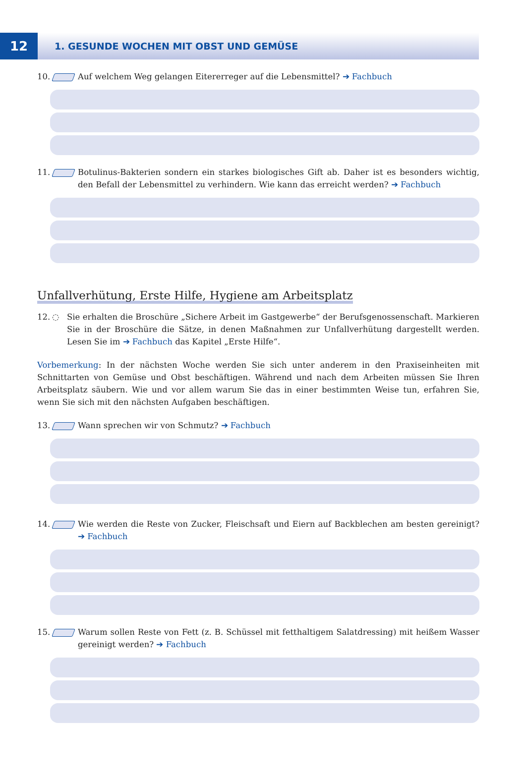12
1. GESUNDE WOCHEN MIT OBST UND GEMÜSE
10. Auf welchem Weg gelangen Eitererreger auf die Lebensmittel? ➔ Fachbuch
11. Botulinus-Bakterien sondern ein starkes biologisches Gift ab. Daher ist es besonders wichtig, den Befall der Lebensmittel zu verhindern. Wie kann das erreicht werden? ➔ Fachbuch
Unfallverhütung, Erste Hilfe, Hygiene am Arbeitsplatz
12. ◌ Sie erhalten die Broschüre „Sichere Arbeit im Gastgewerbe“ der Berufsgenossenschaft. Markieren Sie in der Broschüre die Sätze, in denen Maßnahmen zur Unfallverhütung dargestellt werden. Lesen Sie im ➔ Fachbuch das Kapitel „Erste Hilfe“.
Vorbemerkung: In der nächsten Woche werden Sie sich unter anderem in den Praxiseinheiten mit Schnittarten von Gemüse und Obst beschäftigen. Während und nach dem Arbeiten müssen Sie Ihren Arbeitsplatz säubern. Wie und vor allem warum Sie das in einer bestimmten Weise tun, erfahren Sie, wenn Sie sich mit den nächsten Aufgaben beschäftigen.
13. Wann sprechen wir von Schmutz? ➔ Fachbuch
14. Wie werden die Reste von Zucker, Fleischsaft und Eiern auf Backblechen am besten gereinigt? ➔ Fachbuch
15. Warum sollen Reste von Fett (z. B. Schüssel mit fetthaltigem Salatdressing) mit heißem Wasser gereinigt werden? ➔ Fachbuch